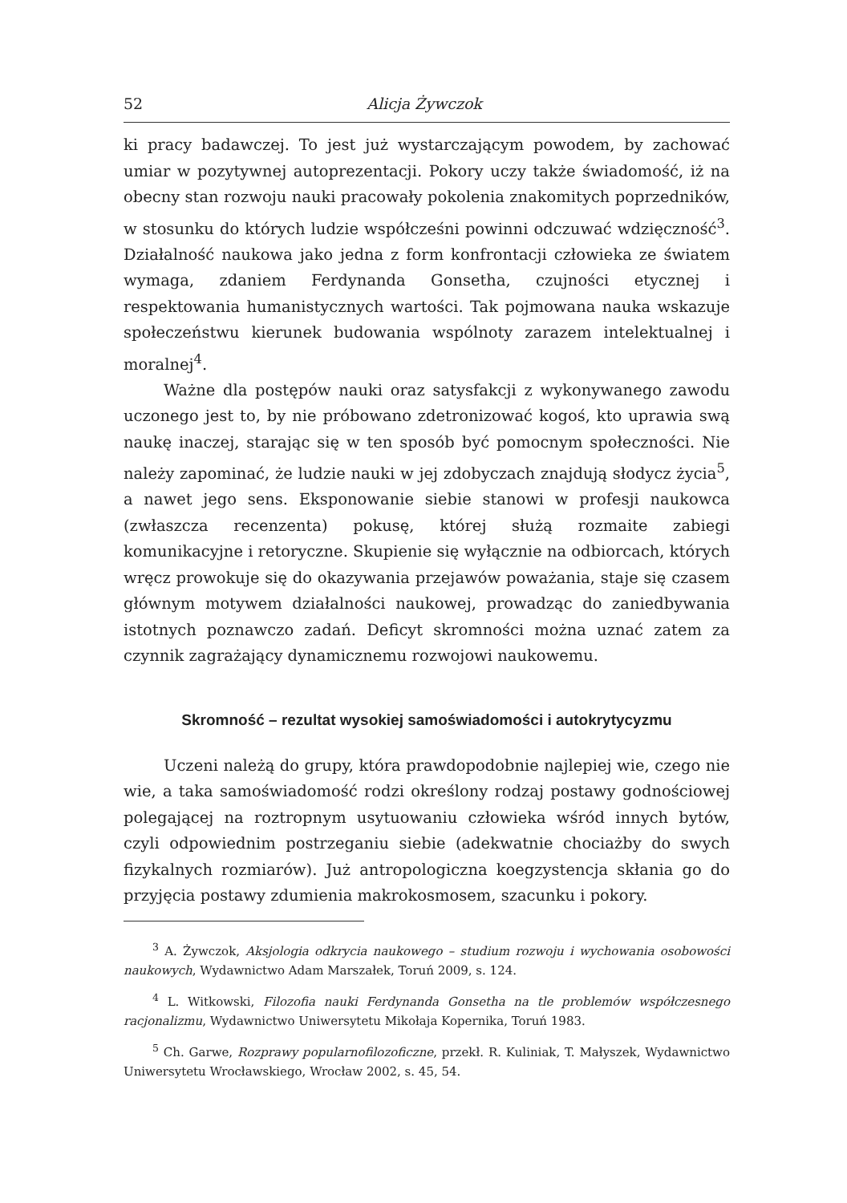52 Alicja Żywczok
ki pracy badawczej. To jest już wystarczającym powodem, by zachować umiar w pozytywnej autoprezentacji. Pokory uczy także świadomość, iż na obecny stan rozwoju nauki pracowały pokolenia znakomitych poprzedników, w stosunku do których ludzie współcześni powinni odczuwać wdzięczność<sup>3</sup>. Działalność naukowa jako jedna z form konfrontacji człowieka ze światem wymaga, zdaniem Ferdynanda Gonsetha, czujności etycznej i respektowania humanistycznych wartości. Tak pojmowana nauka wskazuje społeczeństwu kierunek budowania wspólnoty zarazem intelektualnej i moralnej<sup>4</sup>.
Ważne dla postępów nauki oraz satysfakcji z wykonywanego zawodu uczonego jest to, by nie próbowano zdetronizować kogoś, kto uprawia swą naukę inaczej, starając się w ten sposób być pomocnym społeczności. Nie należy zapominać, że ludzie nauki w jej zdobyczach znajdują słodycz życia<sup>5</sup>, a nawet jego sens. Eksponowanie siebie stanowi w profesji naukowca (zwłaszcza recenzenta) pokusę, której służą rozmaite zabiegi komunikacyjne i retoryczne. Skupienie się wyłącznie na odbiorcach, których wręcz prowokuje się do okazywania przejawów poważania, staje się czasem głównym motywem działalności naukowej, prowadząc do zaniedbywania istotnych poznawczo zadań. Deficyt skromności można uznać zatem za czynnik zagrażający dynamicznemu rozwojowi naukowemu.
Skromność – rezultat wysokiej samoświadomości i autokrytycyzmu
Uczeni należą do grupy, która prawdopodobnie najlepiej wie, czego nie wie, a taka samoświadomość rodzi określony rodzaj postawy godnościowej polegającej na roztropnym usytuowaniu człowieka wśród innych bytów, czyli odpowiednim postrzeganiu siebie (adekwatnie chociażby do swych fizykalnych rozmiarów). Już antropologiczna koegzystencja skłania go do przyjęcia postawy zdumienia makrokosmosem, szacunku i pokory.
<sup>3</sup> A. Żywczok, Aksjologia odkrycia naukowego – studium rozwoju i wychowania osobowości naukowych, Wydawnictwo Adam Marszałek, Toruń 2009, s. 124.
<sup>4</sup> L. Witkowski, Filozofia nauki Ferdynanda Gonsetha na tle problemów współczesnego racjonalizmu, Wydawnictwo Uniwersytetu Mikołaja Kopernika, Toruń 1983.
<sup>5</sup> Ch. Garwe, Rozprawy popularnofilozoficzne, przekł. R. Kuliniak, T. Małyszek, Wydawnictwo Uniwersytetu Wrocławskiego, Wrocław 2002, s. 45, 54.